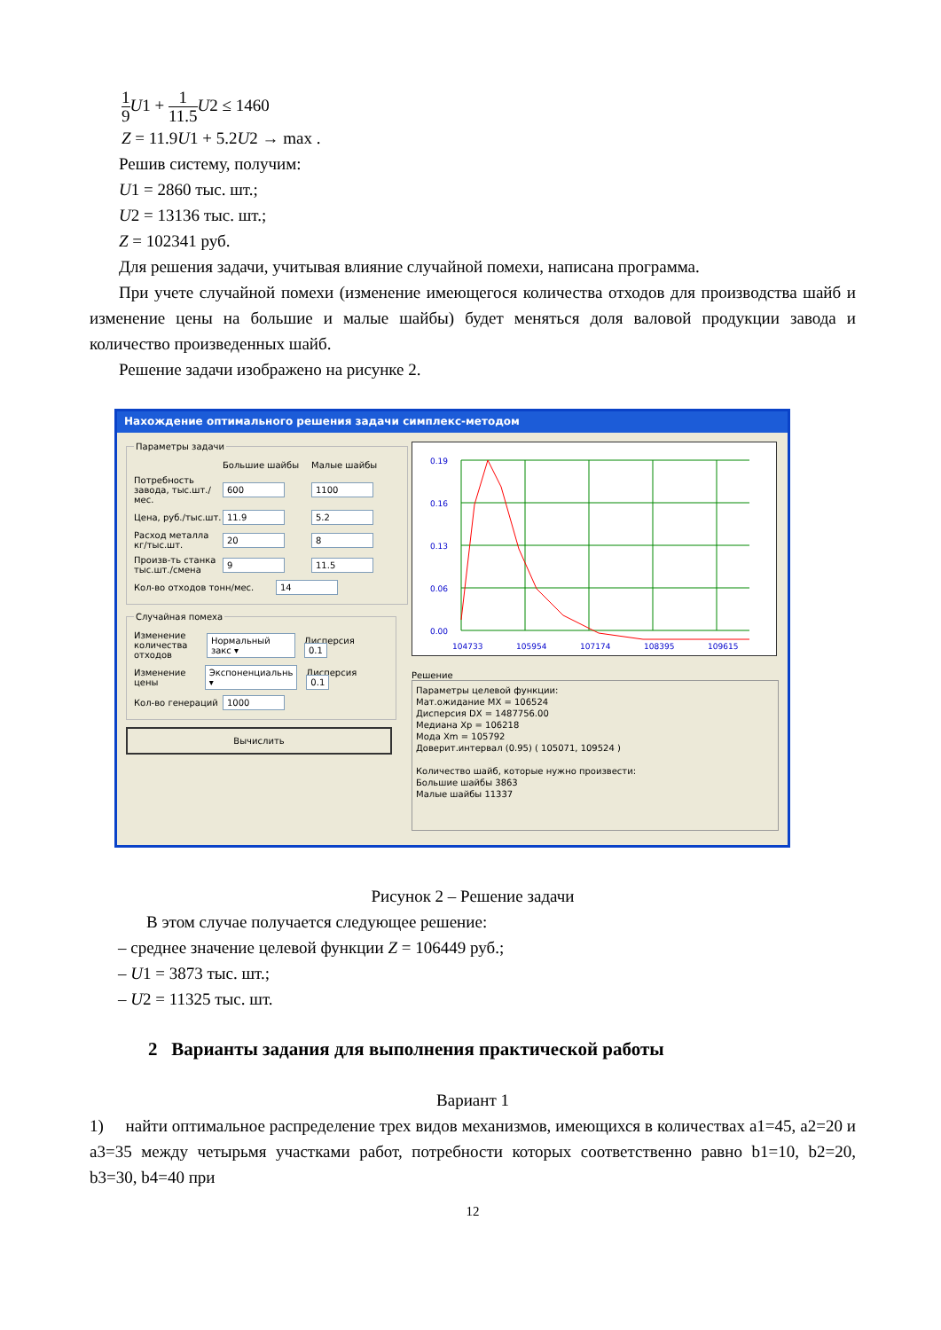1 9 U1 + 1 11.5 U2 ≤ 1460
Z = 11.9U1 + 5.2U2 → max .
Решив систему, получим:
U1 = 2860 тыс. шт.;
U2 = 13136 тыс. шт.;
Z = 102341 руб.
Для решения задачи, учитывая влияние случайной помехи, написана программа.
При учете случайной помехи (изменение имеющегося количества отходов для производства шайб и изменение цены на большие и малые шайбы) будет меняться доля валовой продукции завода и количество произведенных шайб.
Решение задачи изображено на рисунке 2.
Нахождение оптимального решения задачи симплекс-методом
Параметры задачи
Большие шайбы Малые шайбы
Потребность завода, тыс.шт./мес. 600 1100
Цена, руб./тыс.шт. 11.9 5.2
Расход металла кг/тыс.шт. 20 8
Произв-ть станка тыс.шт./смена 9 11.5
Кол-во отходов тонн/мес. 14
Случайная помеха
Изменение количества отходов Нормальный закс ▾ Дисперсия 0.1
Изменение цены Экспоненциальнь ▾ Дисперсия 0.1
Кол-во генераций 1000
Вычислить
0.19
0.16
0.13
0.06
0.00
104733
105954
107174
108395
109615
Решение
Параметры целевой функции:
Мат.ожидание MX = 106524
Дисперсия DX = 1487756.00
Медиана Xp = 106218
Мода Xm = 105792
Доверит.интервал (0.95) ( 105071, 109524 )
Количество шайб, которые нужно произвести:
Большие шайбы 3863
Малые шайбы 11337
Рисунок 2 – Решение задачи
В этом случае получается следующее решение:
– среднее значение целевой функции Z = 106449 руб.;
– U1 = 3873 тыс. шт.;
– U2 = 11325 тыс. шт.
2 Варианты задания для выполнения практической работы
Вариант 1
1) найти оптимальное распределение трех видов механизмов, имеющихся в количествах a1=45, a2=20 и a3=35 между четырьмя участками работ, потребности которых соответственно равно b1=10, b2=20, b3=30, b4=40 при
12